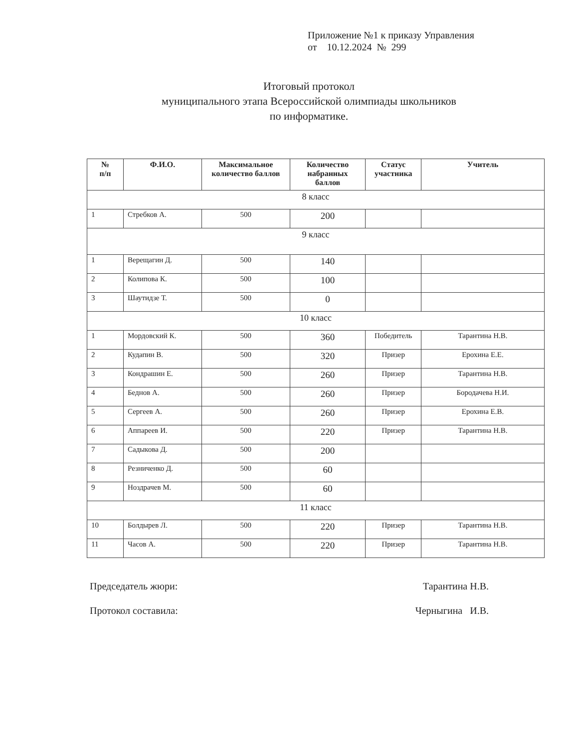Приложение №1 к приказу Управления
от 10.12.2024 № 299
Итоговый протокол
муниципального этапа Всероссийской олимпиады школьников
по информатике.
| № п/п | Ф.И.О. | Максимальное количество баллов | Количество набранных баллов | Статус участника | Учитель |
| --- | --- | --- | --- | --- | --- |
| 8 класс | | | | | |
| 1 | Стребков А. | 500 | 200 | | |
| 9 класс | | | | | |
| 1 | Верещагин Д. | 500 | 140 | | |
| 2 | Колипова К. | 500 | 100 | | |
| 3 | Шаутидзе Т. | 500 | 0 | | |
| 10 класс | | | | | |
| 1 | Мордовский К. | 500 | 360 | Победитель | Тарантина Н.В. |
| 2 | Кудапин В. | 500 | 320 | Призер | Ерохина Е.Е. |
| 3 | Кондрашин Е. | 500 | 260 | Призер | Тарантина Н.В. |
| 4 | Беднов А. | 500 | 260 | Призер | Бородачева Н.И. |
| 5 | Сергеев А. | 500 | 260 | Призер | Ерохина Е.В. |
| 6 | Аппареев И. | 500 | 220 | Призер | Тарантина Н.В. |
| 7 | Садыкова Д. | 500 | 200 | | |
| 8 | Резниченко Д. | 500 | 60 | | |
| 9 | Ноздрачев М. | 500 | 60 | | |
| 11 класс | | | | | |
| 10 | Болдырев Л. | 500 | 220 | Призер | Тарантина Н.В. |
| 11 | Часов А. | 500 | 220 | Призер | Тарантина Н.В. |
Председатель жюри: Тарантина Н.В.
Протокол составила: Черныгина И.В.